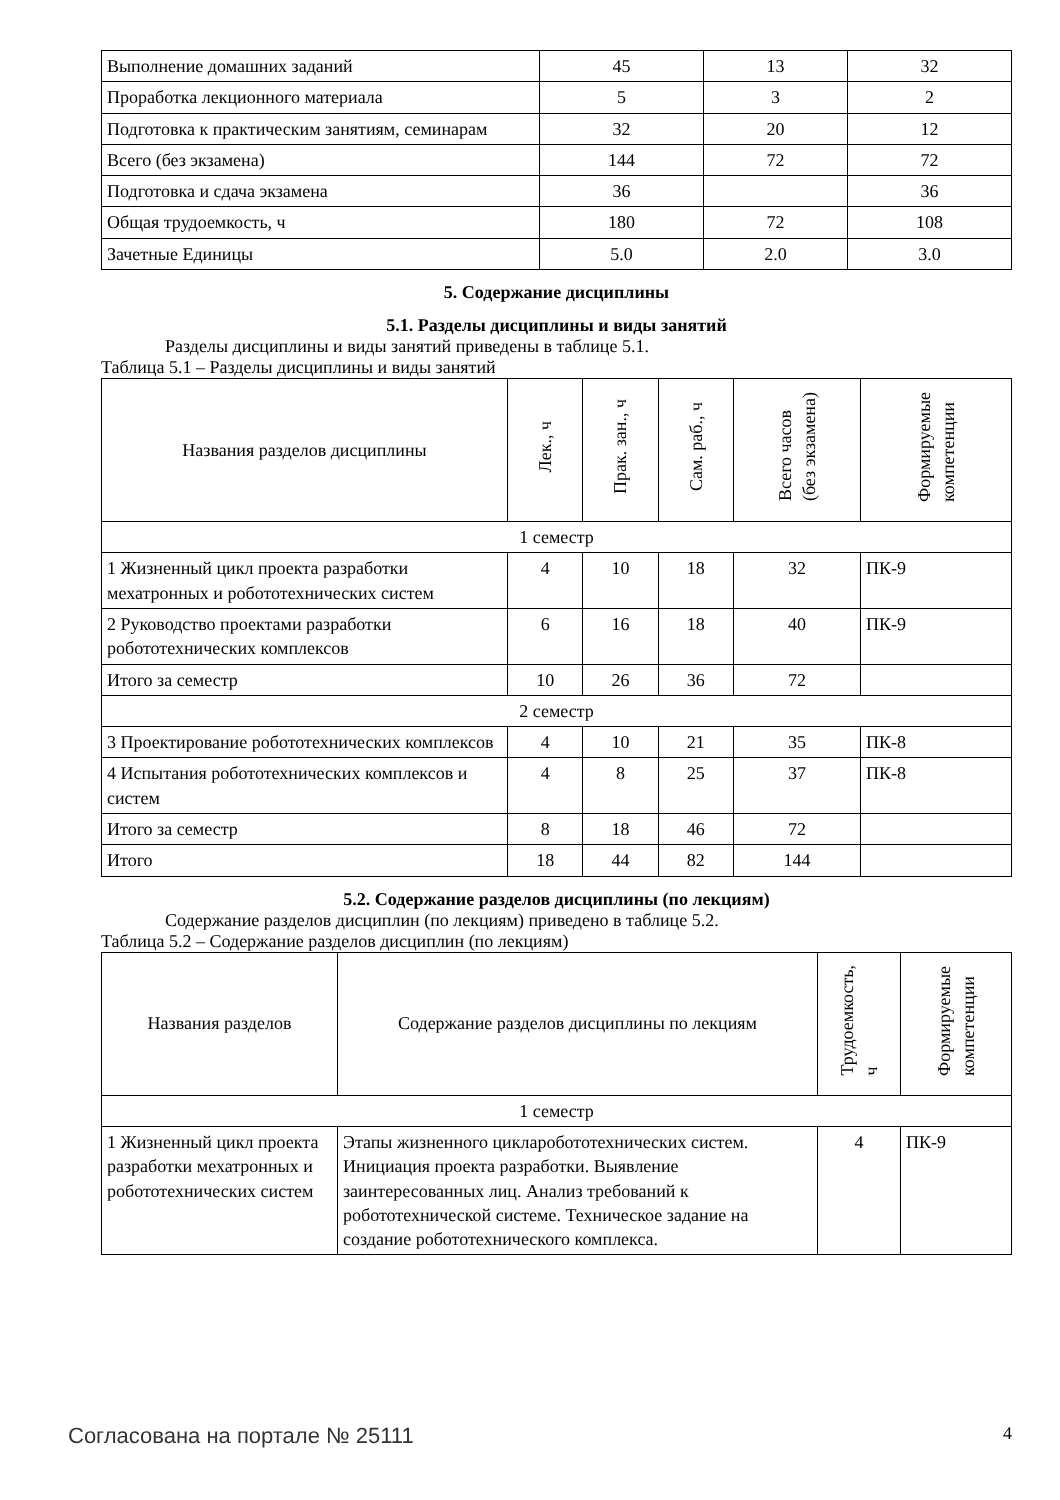| Выполнение домашних заданий | 45 | 13 | 32 |
| Проработка лекционного материала | 5 | 3 | 2 |
| Подготовка к практическим занятиям, семинарам | 32 | 20 | 12 |
| Всего (без экзамена) | 144 | 72 | 72 |
| Подготовка и сдача экзамена | 36 | | 36 |
| Общая трудоемкость, ч | 180 | 72 | 108 |
| Зачетные Единицы | 5.0 | 2.0 | 3.0 |
5. Содержание дисциплины
5.1. Разделы дисциплины и виды занятий
Разделы дисциплины и виды занятий приведены в таблице 5.1.
Таблица 5.1 – Разделы дисциплины и виды занятий
| Названия разделов дисциплины | Лек., ч | Прак. зан., ч | Сам. раб., ч | Всего часов (без экзамена) | Формируемые компетенции |
| --- | --- | --- | --- | --- | --- |
| 1 семестр | | | | | |
| 1 Жизненный цикл проекта разработки мехатронных и робототехнических систем | 4 | 10 | 18 | 32 | ПК-9 |
| 2 Руководство проектами разработки робототехнических комплексов | 6 | 16 | 18 | 40 | ПК-9 |
| Итого за семестр | 10 | 26 | 36 | 72 | |
| 2 семестр | | | | | |
| 3 Проектирование робототехнических комплексов | 4 | 10 | 21 | 35 | ПК-8 |
| 4 Испытания робототехнических комплексов и систем | 4 | 8 | 25 | 37 | ПК-8 |
| Итого за семестр | 8 | 18 | 46 | 72 | |
| Итого | 18 | 44 | 82 | 144 | |
5.2. Содержание разделов дисциплины (по лекциям)
Содержание разделов дисциплин (по лекциям) приведено в таблице 5.2.
Таблица 5.2 – Содержание разделов дисциплин (по лекциям)
| Названия разделов | Содержание разделов дисциплины по лекциям | Трудоемкость, ч | Формируемые компетенции |
| --- | --- | --- | --- |
| 1 семестр | | | |
| 1 Жизненный цикл проекта разработки мехатронных и робототехнических систем | Этапы жизненного цикларобототехнических систем. Инициация проекта разработки. Выявление заинтересованных лиц. Анализ требований к робототехнической системе. Техническое задание на создание робототехнического комплекса. | 4 | ПК-9 |
Согласована на портале № 25111 4